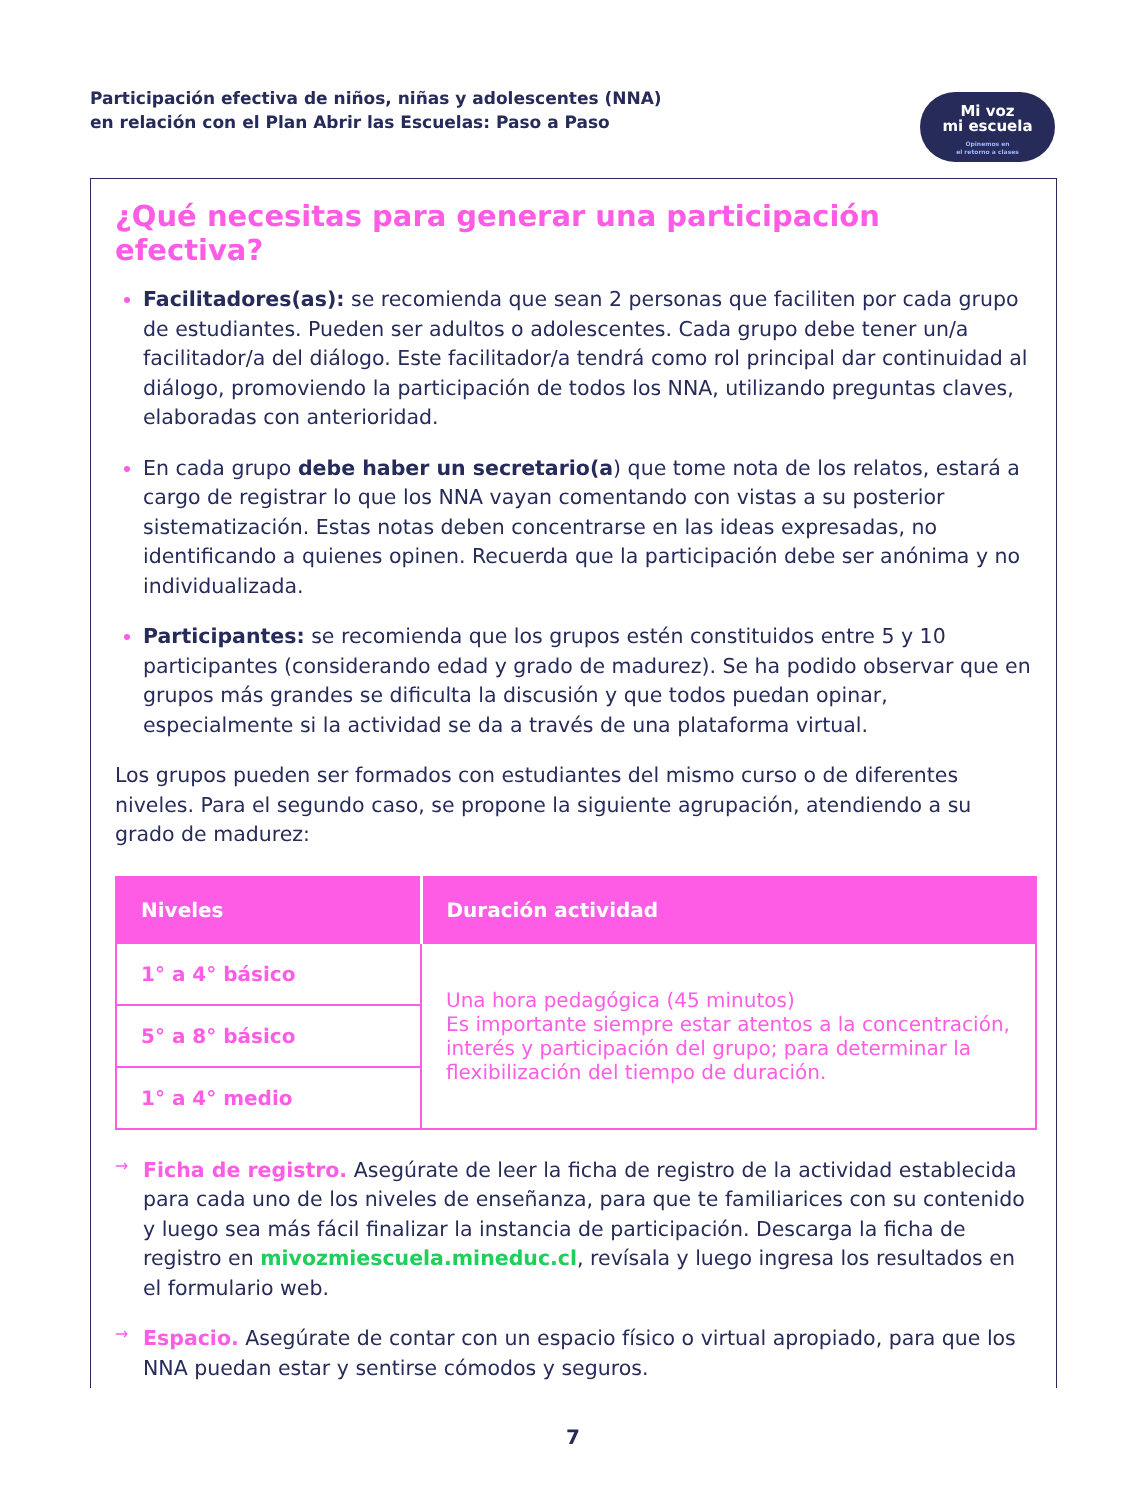Participación efectiva de niños, niñas y adolescentes (NNA)
en relación con el Plan Abrir las Escuelas: Paso a Paso
Mi voz
mi escuela
Opinemos en
el retorno a clases
¿Qué necesitas para generar una participación efectiva?
Facilitadores(as): se recomienda que sean 2 personas que faciliten por cada grupo de estudiantes. Pueden ser adultos o adolescentes. Cada grupo debe tener un/a facilitador/a del diálogo. Este facilitador/a tendrá como rol principal dar continuidad al diálogo, promoviendo la participación de todos los NNA, utilizando preguntas claves, elaboradas con anterioridad.
En cada grupo debe haber un secretario(a) que tome nota de los relatos, estará a cargo de registrar lo que los NNA vayan comentando con vistas a su posterior sistematización. Estas notas deben concentrarse en las ideas expresadas, no identificando a quienes opinen. Recuerda que la participación debe ser anónima y no individualizada.
Participantes: se recomienda que los grupos estén constituidos entre 5 y 10 participantes (considerando edad y grado de madurez). Se ha podido observar que en grupos más grandes se dificulta la discusión y que todos puedan opinar, especialmente si la actividad se da a través de una plataforma virtual.
Los grupos pueden ser formados con estudiantes del mismo curso o de diferentes niveles. Para el segundo caso, se propone la siguiente agrupación, atendiendo a su grado de madurez:
| Niveles | Duración actividad |
| --- | --- |
| 1° a 4° básico | Una hora pedagógica (45 minutos) Es importante siempre estar atentos a la concentración, interés y participación del grupo; para determinar la flexibilización del tiempo de duración. |
| 5° a 8° básico | |
| 1° a 4° medio | |
→
Ficha de registro. Asegúrate de leer la ficha de registro de la actividad establecida para cada uno de los niveles de enseñanza, para que te familiarices con su contenido y luego sea más fácil finalizar la instancia de participación. Descarga la ficha de registro en mivozmiescuela.mineduc.cl, revísala y luego ingresa los resultados en el formulario web.
→
Espacio. Asegúrate de contar con un espacio físico o virtual apropiado, para que los NNA puedan estar y sentirse cómodos y seguros.
7